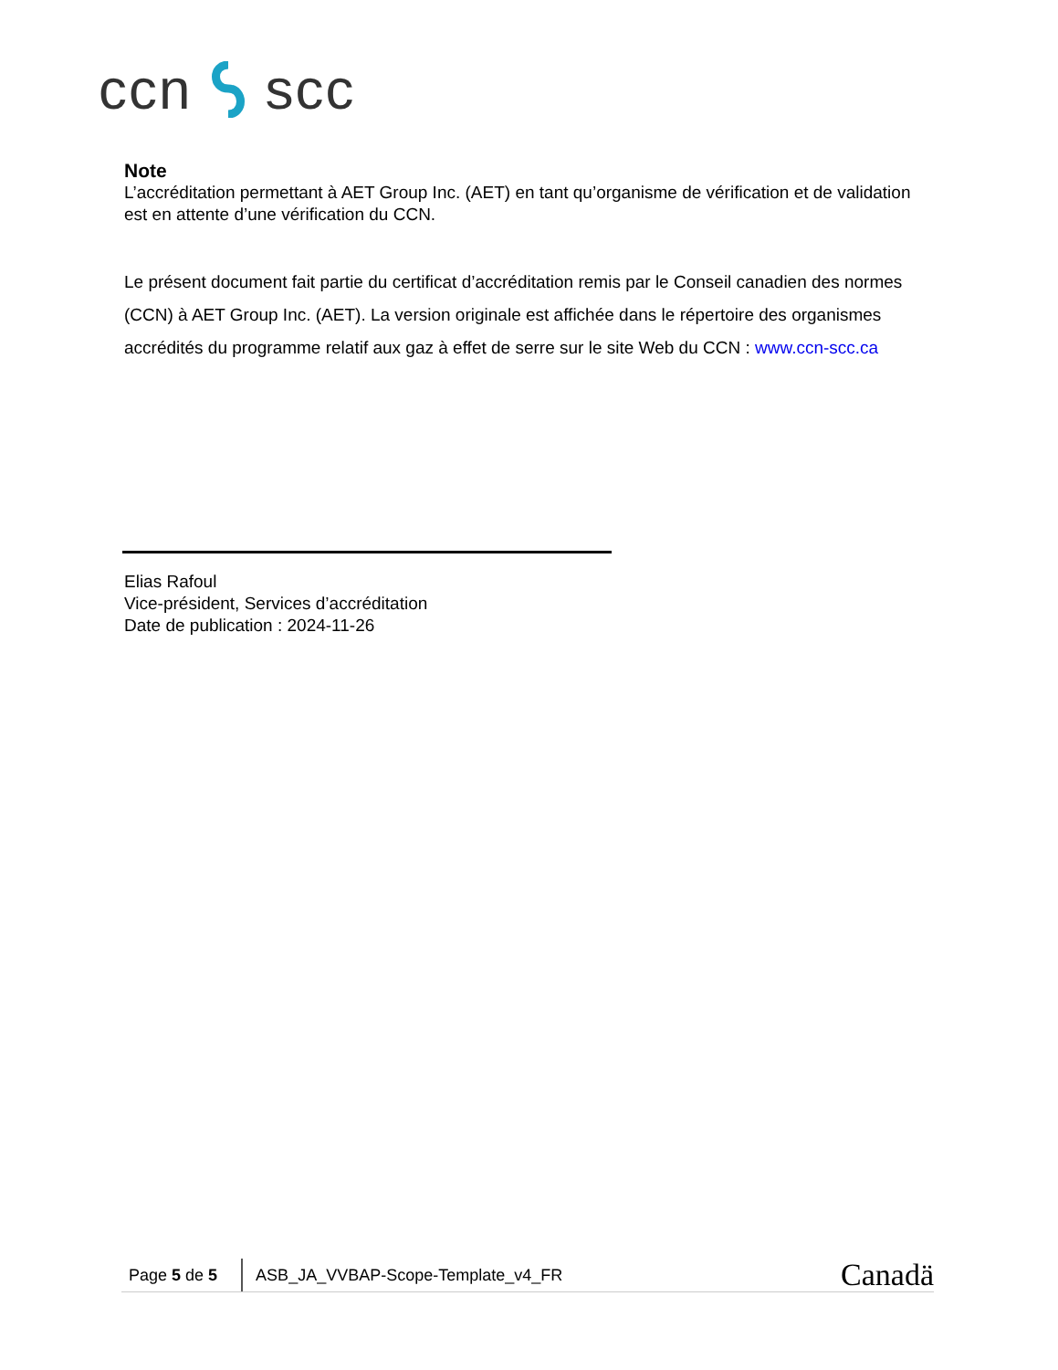ccn scc
Note
L’accréditation permettant à AET Group Inc. (AET) en tant qu’organisme de vérification et de validation est en attente d’une vérification du CCN.
Le présent document fait partie du certificat d’accréditation remis par le Conseil canadien des normes (CCN) à AET Group Inc. (AET). La version originale est affichée dans le répertoire des organismes accrédités du programme relatif aux gaz à effet de serre sur le site Web du CCN : www.ccn-scc.ca
Elias Rafoul
Vice-président, Services d’accréditation
Date de publication : 2024-11-26
Page 5 de 5 ASB_JA_VVBAP-Scope-Template_v4_FR Canadä